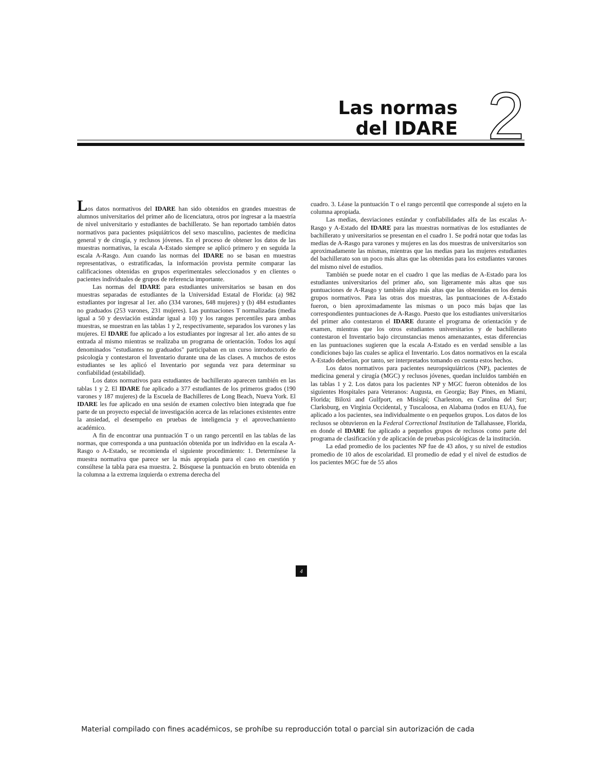Las normas
del IDARE
2
Los datos normativos del IDARE han sido obtenidos en grandes muestras de alumnos universitarios del primer año de licenciatura, otros por ingresar a la maestría de nivel universitario y estudiantes de bachillerato. Se han reportado también datos normativos para pacientes psiquiátricos del sexo masculino, pacientes de medicina general y de cirugía, y reclusos jóvenes. En el proceso de obtener los datos de las muestras normativas, la escala A-Estado siempre se aplicó primero y en seguida la escala A-Rasgo. Aun cuando las normas del IDARE no se basan en muestras representativas, o estratificadas, la información provista permite comparar las calificaciones obtenidas en grupos experimentales seleccionados y en clientes o pacientes individuales de grupos de referencia importante.
Las normas del IDARE para estudiantes universitarios se basan en dos muestras separadas de estudiantes de la Universidad Estatal de Florida: (a) 982 estudiantes por ingresar al 1er. año (334 varones, 648 mujeres) y (b) 484 estudiantes no graduados (253 varones, 231 mujeres). Las puntuaciones T normalizadas (media igual a 50 y desviación estándar igual a 10) y los rangos percentiles para ambas muestras, se muestran en las tablas 1 y 2, respectivamente, separados los varones y las mujeres. El IDARE fue aplicado a los estudiantes por ingresar al 1er. año antes de su entrada al mismo mientras se realizaba un programa de orientación. Todos los aquí denominados "estudiantes no graduados" participaban en un curso introductorio de psicología y contestaron el Inventario durante una de las clases. A muchos de estos estudiantes se les aplicó el Inventario por segunda vez para determinar su confiabilidad (estabilidad).
Los datos normativos para estudiantes de bachillerato aparecen también en las tablas 1 y 2. El IDARE fue aplicado a 377 estudiantes de los primeros grados (190 varones y 187 mujeres) de la Escuela de Bachilleres de Long Beach, Nueva York. El IDARE les fue aplicado en una sesión de examen colectivo bien integrada que fue parte de un proyecto especial de investigación acerca de las relaciones existentes entre la ansiedad, el desempeño en pruebas de inteligencia y el aprovechamiento académico.
A fin de encontrar una puntuación T o un rango percentil en las tablas de las normas, que corresponda a una puntuación obtenida por un individuo en la escala A-Rasgo o A-Estado, se recomienda el siguiente procedimiento: 1. Determínese la muestra normativa que parece ser la más apropiada para el caso en cuestión y consúltese la tabla para esa muestra. 2. Búsquese la puntuación en bruto obtenida en la columna a la extrema izquierda o extrema derecha del
cuadro. 3. Léase la puntuación T o el rango percentil que corresponde al sujeto en la columna apropiada.
Las medias, desviaciones estándar y confiabilidades alfa de las escalas A-Rasgo y A-Estado del IDARE para las muestras normativas de los estudiantes de bachillerato y universitarios se presentan en el cuadro 1. Se podrá notar que todas las medias de A-Rasgo para varones y mujeres en las dos muestras de universitarios son aproximadamente las mismas, mientras que las medias para las mujeres estudiantes del bachillerato son un poco más altas que las obtenidas para los estudiantes varones del mismo nivel de estudios.
También se puede notar en el cuadro 1 que las medias de A-Estado para los estudiantes universitarios del primer año, son ligeramente más altas que sus puntuaciones de A-Rasgo y también algo más altas que las obtenidas en los demás grupos normativos. Para las otras dos muestras, las puntuaciones de A-Estado fueron, o bien aproximadamente las mismas o un poco más bajas que las correspondientes puntuaciones de A-Rasgo. Puesto que los estudiantes universitarios del primer año contestaron el IDARE durante el programa de orientación y de examen, mientras que los otros estudiantes universitarios y de bachillerato contestaron el Inventario bajo circunstancias menos amenazantes, estas diferencias en las puntuaciones sugieren que la escala A-Estado es en verdad sensible a las condiciones bajo las cuales se aplica el Inventario. Los datos normativos en la escala A-Estado deberían, por tanto, ser interpretados tomando en cuenta estos hechos.
Los datos normativos para pacientes neuropsiquiátricos (NP), pacientes de medicina general y cirugía (MGC) y reclusos jóvenes, quedan incluidos también en las tablas 1 y 2. Los datos para los pacientes NP y MGC fueron obtenidos de los siguientes Hospitales para Veteranos: Augusta, en Georgia; Bay Pines, en Miami, Florida; Biloxi and Gulfport, en Misisipí; Charleston, en Carolina del Sur; Clarksburg, en Virginia Occidental, y Tuscaloosa, en Alabama (todos en EUA), fue aplicado a los pacientes, sea individualmente o en pequeños grupos. Los datos de los reclusos se obtuvieron en la Federal Correctional Institution de Tallahassee, Florida, en donde el IDARE fue aplicado a pequeños grupos de reclusos como parte del programa de clasificación y de aplicación de pruebas psicológicas de la institución.
La edad promedio de los pacientes NP fue de 43 años, y su nivel de estudios promedio de 10 años de escolaridad. El promedio de edad y el nivel de estudios de los pacientes MGC fue de 55 años
4
Material compilado con fines académicos, se prohíbe su reproducción total o parcial sin autorización de cada